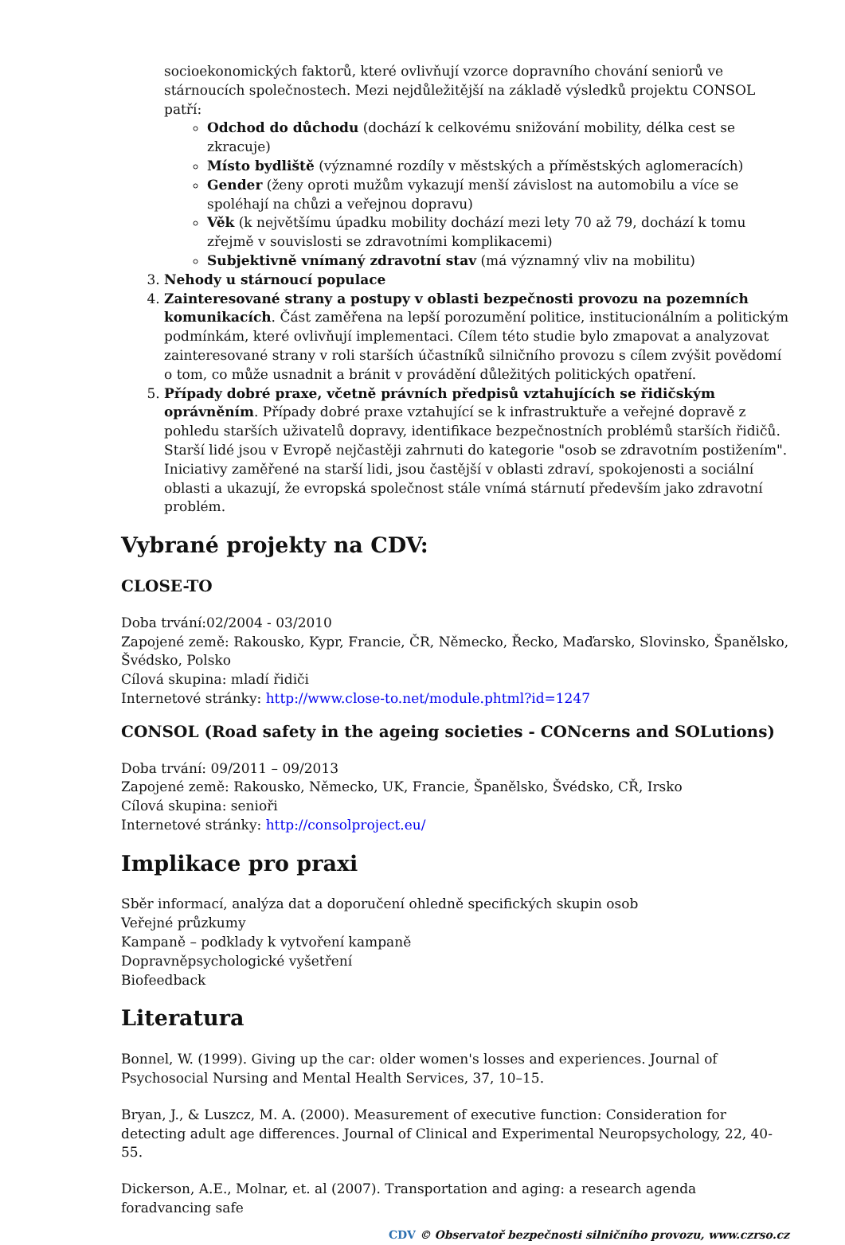socioekonomických faktorů, které ovlivňují vzorce dopravního chování seniorů ve stárnoucích společnostech. Mezi nejdůležitější na základě výsledků projektu CONSOL patří:
Odchod do důchodu (dochází k celkovému snižování mobility, délka cest se zkracuje)
Místo bydliště (významné rozdíly v městských a příměstských aglomeracích)
Gender (ženy oproti mužům vykazují menší závislost na automobilu a více se spoléhají na chůzi a veřejnou dopravu)
Věk (k největšímu úpadku mobility dochází mezi lety 70 až 79, dochází k tomu zřejmě v souvislosti se zdravotními komplikacemi)
Subjektivně vnímaný zdravotní stav (má významný vliv na mobilitu)
3. Nehody u stárnoucí populace
4. Zainteresované strany a postupy v oblasti bezpečnosti provozu na pozemních komunikacích. Část zaměřena na lepší porozumění politice, institucionálním a politickým podmínkám, které ovlivňují implementaci. Cílem této studie bylo zmapovat a analyzovat zainteresované strany v roli starších účastníků silničního provozu s cílem zvýšit povědomí o tom, co může usnadnit a bránit v provádění důležitých politických opatření.
5. Případy dobré praxe, včetně právních předpisů vztahujících se řidičským oprávněním. Případy dobré praxe vztahující se k infrastruktuře a veřejné dopravě z pohledu starších uživatelů dopravy, identifikace bezpečnostních problémů starších řidičů. Starší lidé jsou v Evropě nejčastěji zahrnuti do kategorie "osob se zdravotním postižením". Iniciativy zaměřené na starší lidi, jsou častější v oblasti zdraví, spokojenosti a sociální oblasti a ukazují, že evropská společnost stále vnímá stárnutí především jako zdravotní problém.
Vybrané projekty na CDV:
CLOSE-TO
Doba trvání:02/2004 - 03/2010
Zapojené země: Rakousko, Kypr, Francie, ČR, Německo, Řecko, Maďarsko, Slovinsko, Španělsko, Švédsko, Polsko
Cílová skupina: mladí řidiči
Internetové stránky: http://www.close-to.net/module.phtml?id=1247
CONSOL (Road safety in the ageing societies - CONcerns and SOLutions)
Doba trvání: 09/2011 – 09/2013
Zapojené země: Rakousko, Německo, UK, Francie, Španělsko, Švédsko, CŘ, Irsko
Cílová skupina: senioři
Internetové stránky: http://consolproject.eu/
Implikace pro praxi
Sběr informací, analýza dat a doporučení ohledně specifických skupin osob
Veřejné průzkumy
Kampaně – podklady k vytvoření kampaně
Dopravněpsychologické vyšetření
Biofeedback
Literatura
Bonnel, W. (1999). Giving up the car: older women's losses and experiences. Journal of Psychosocial Nursing and Mental Health Services, 37, 10–15.
Bryan, J., & Luszcz, M. A. (2000). Measurement of executive function: Consideration for detecting adult age differences. Journal of Clinical and Experimental Neuropsychology, 22, 40-55.
Dickerson, A.E., Molnar, et. al (2007). Transportation and aging: a research agenda foradvancing safe
CDV © Observatoř bezpečnosti silničního provozu, www.czrso.cz